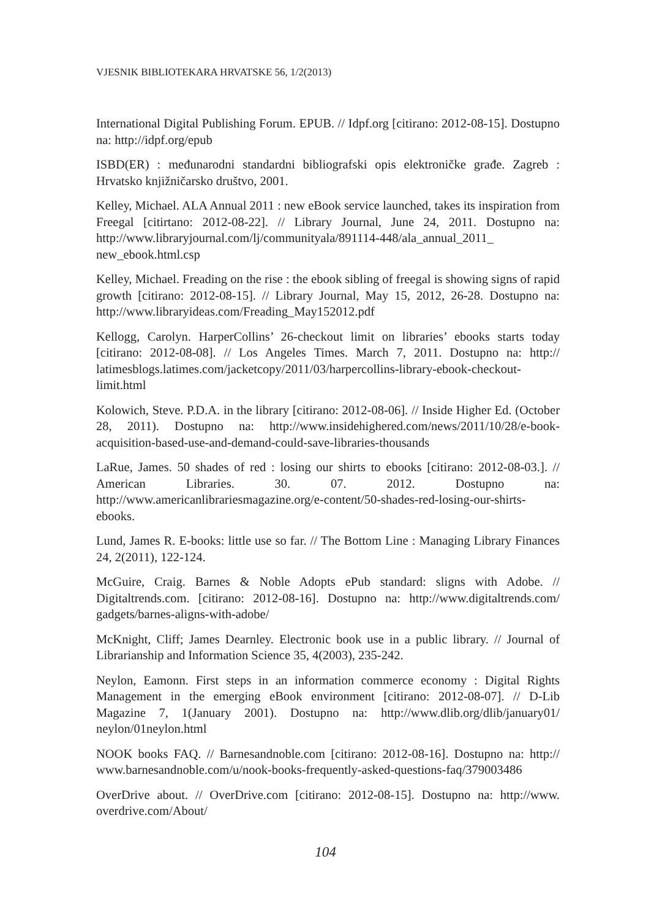VJESNIK BIBLIOTEKARA HRVATSKE 56, 1/2(2013)
International Digital Publishing Forum. EPUB. // Idpf.org [citirano: 2012-08-15]. Dostupno na: http://idpf.org/epub
ISBD(ER) : međunarodni standardni bibliografski opis elektroničke građe. Zagreb : Hrvatsko knjižničarsko društvo, 2001.
Kelley, Michael. ALA Annual 2011 : new eBook service launched, takes its inspiration from Freegal [citirtano: 2012-08-22]. // Library Journal, June 24, 2011. Dostupno na: http://www.libraryjournal.com/lj/communityala/891114-448/ala_annual_2011_ new_ebook.html.csp
Kelley, Michael. Freading on the rise : the ebook sibling of freegal is showing signs of rapid growth [citirano: 2012-08-15]. // Library Journal, May 15, 2012, 26-28. Dostupno na: http://www.libraryideas.com/Freading_May152012.pdf
Kellogg, Carolyn. HarperCollins’ 26-checkout limit on libraries’ ebooks starts today [citirano: 2012-08-08]. // Los Angeles Times. March 7, 2011. Dostupno na: http:// latimesblogs.latimes.com/jacketcopy/2011/03/harpercollins-library-ebook-checkout-limit.html
Kolowich, Steve. P.D.A. in the library [citirano: 2012-08-06]. // Inside Higher Ed. (October 28, 2011). Dostupno na: http://www.insidehighered.com/news/2011/10/28/e-book-acquisition-based-use-and-demand-could-save-libraries-thousands
LaRue, James. 50 shades of red : losing our shirts to ebooks [citirano: 2012-08-03.]. // American Libraries. 30. 07. 2012. Dostupno na: http://www.americanlibrariesmagazine.org/e-content/50-shades-red-losing-our-shirts-ebooks.
Lund, James R. E-books: little use so far. // The Bottom Line : Managing Library Finances 24, 2(2011), 122-124.
McGuire, Craig. Barnes & Noble Adopts ePub standard: sligns with Adobe. // Digitaltrends.com. [citirano: 2012-08-16]. Dostupno na: http://www.digitaltrends.com/ gadgets/barnes-aligns-with-adobe/
McKnight, Cliff; James Dearnley. Electronic book use in a public library. // Journal of Librarianship and Information Science 35, 4(2003), 235-242.
Neylon, Eamonn. First steps in an information commerce economy : Digital Rights Management in the emerging eBook environment [citirano: 2012-08-07]. // D-Lib Magazine 7, 1(January 2001). Dostupno na: http://www.dlib.org/dlib/january01/ neylon/01neylon.html
NOOK books FAQ. // Barnesandnoble.com [citirano: 2012-08-16]. Dostupno na: http:// www.barnesandnoble.com/u/nook-books-frequently-asked-questions-faq/379003486
OverDrive about. // OverDrive.com [citirano: 2012-08-15]. Dostupno na: http://www. overdrive.com/About/
104